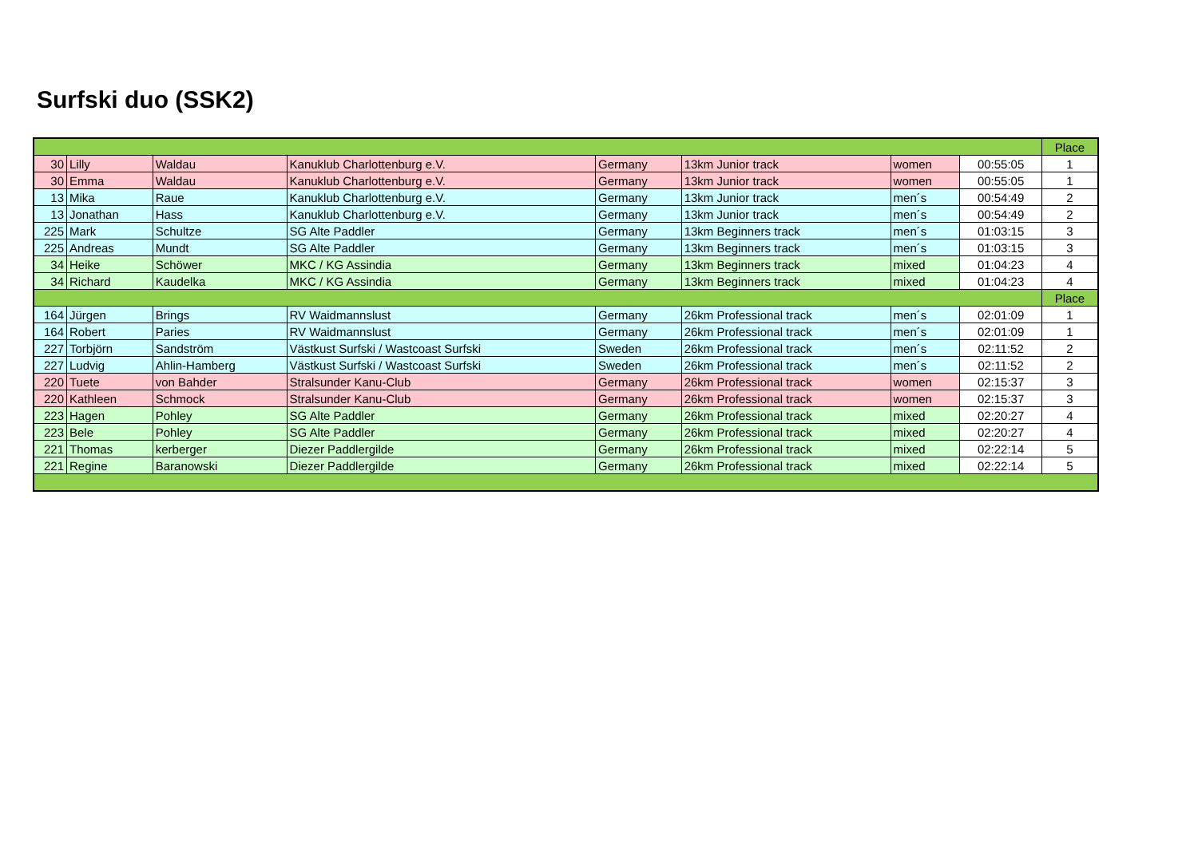Surfski duo (SSK2)
| | | | | | | | | Place |
| --- | --- | --- | --- | --- | --- | --- | --- | --- |
| 30 | Lilly | Waldau | Kanuklub Charlottenburg e.V. | Germany | 13km Junior track | women | 00:55:05 | 1 |
| 30 | Emma | Waldau | Kanuklub Charlottenburg e.V. | Germany | 13km Junior track | women | 00:55:05 | 1 |
| 13 | Mika | Raue | Kanuklub Charlottenburg e.V. | Germany | 13km Junior track | men´s | 00:54:49 | 2 |
| 13 | Jonathan | Hass | Kanuklub Charlottenburg e.V. | Germany | 13km Junior track | men´s | 00:54:49 | 2 |
| 225 | Mark | Schultze | SG Alte Paddler | Germany | 13km Beginners track | men´s | 01:03:15 | 3 |
| 225 | Andreas | Mundt | SG Alte Paddler | Germany | 13km Beginners track | men´s | 01:03:15 | 3 |
| 34 | Heike | Schöwer | MKC / KG Assindia | Germany | 13km Beginners track | mixed | 01:04:23 | 4 |
| 34 | Richard | Kaudelka | MKC / KG Assindia | Germany | 13km Beginners track | mixed | 01:04:23 | 4 |
| | | | | | | | | Place |
| 164 | Jürgen | Brings | RV Waidmannslust | Germany | 26km Professional track | men´s | 02:01:09 | 1 |
| 164 | Robert | Paries | RV Waidmannslust | Germany | 26km Professional track | men´s | 02:01:09 | 1 |
| 227 | Torbjörn | Sandström | Västkust Surfski / Wastcoast Surfski | Sweden | 26km Professional track | men´s | 02:11:52 | 2 |
| 227 | Ludvig | Ahlin-Hamberg | Västkust Surfski / Wastcoast Surfski | Sweden | 26km Professional track | men´s | 02:11:52 | 2 |
| 220 | Tuete | von Bahder | Stralsunder Kanu-Club | Germany | 26km Professional track | women | 02:15:37 | 3 |
| 220 | Kathleen | Schmock | Stralsunder Kanu-Club | Germany | 26km Professional track | women | 02:15:37 | 3 |
| 223 | Hagen | Pohley | SG Alte Paddler | Germany | 26km Professional track | mixed | 02:20:27 | 4 |
| 223 | Bele | Pohley | SG Alte Paddler | Germany | 26km Professional track | mixed | 02:20:27 | 4 |
| 221 | Thomas | kerberger | Diezer Paddlergilde | Germany | 26km Professional track | mixed | 02:22:14 | 5 |
| 221 | Regine | Baranowski | Diezer Paddlergilde | Germany | 26km Professional track | mixed | 02:22:14 | 5 |